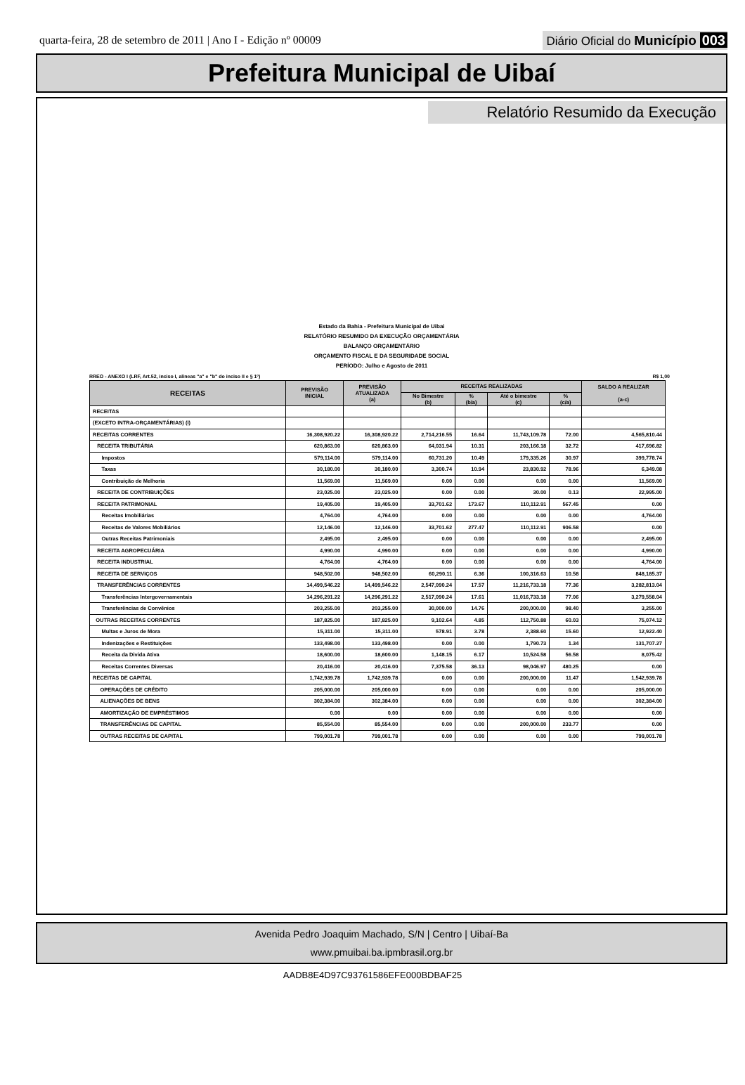quarta-feira, 28 de setembro de 2011 | Ano I - Edição nº 00009
Diário Oficial do Município 003
Prefeitura Municipal de Uibaí
Relatório Resumido da Execução
Estado da Bahia - Prefeitura Municipal de Uibai
RELATÓRIO RESUMIDO DA EXECUÇÃO ORÇAMENTÁRIA
BALANÇO ORÇAMENTÁRIO
ORÇAMENTO FISCAL E DA SEGURIDADE SOCIAL
PERÍODO: Julho e Agosto de 2011
RREO - ANEXO I (LRF, Art.52, inciso I, alineas "a" e "b" do inciso II e § 1º) R$ 1,00
| RECEITAS | PREVISÃO INICIAL | PREVISÃO ATUALIZADA (a) | RECEITAS REALIZADAS | | | | SALDO A REALIZAR (a-c) |
| --- | --- | --- | --- | --- | --- | --- | --- |
| | | | No Bimestre (b) | % (b/a) | Até o bimestre (c) | % (c/a) | |
| RECEITAS | | | | | | | |
| (EXCETO INTRA-ORÇAMENTÁRIAS) (I) | | | | | | | |
| RECEITAS CORRENTES | 16,308,920.22 | 16,308,920.22 | 2,714,216.55 | 16.64 | 11,743,109.78 | 72.00 | 4,565,810.44 |
| RECEITA TRIBUTÁRIA | 620,863.00 | 620,863.00 | 64,031.94 | 10.31 | 203,166.18 | 32.72 | 417,696.82 |
| Impostos | 579,114.00 | 579,114.00 | 60,731.20 | 10.49 | 179,335.26 | 30.97 | 399,778.74 |
| Taxas | 30,180.00 | 30,180.00 | 3,300.74 | 10.94 | 23,830.92 | 78.96 | 6,349.08 |
| Contribuição de Melhoria | 11,569.00 | 11,569.00 | 0.00 | 0.00 | 0.00 | 0.00 | 11,569.00 |
| RECEITA DE CONTRIBUIÇÕES | 23,025.00 | 23,025.00 | 0.00 | 0.00 | 30.00 | 0.13 | 22,995.00 |
| RECEITA PATRIMONIAL | 19,405.00 | 19,405.00 | 33,701.62 | 173.67 | 110,112.91 | 567.45 | 0.00 |
| Receitas Imobiliárias | 4,764.00 | 4,764.00 | 0.00 | 0.00 | 0.00 | 0.00 | 4,764.00 |
| Receitas de Valores Mobiliários | 12,146.00 | 12,146.00 | 33,701.62 | 277.47 | 110,112.91 | 906.58 | 0.00 |
| Outras Receitas Patrimoniais | 2,495.00 | 2,495.00 | 0.00 | 0.00 | 0.00 | 0.00 | 2,495.00 |
| RECEITA AGROPECUÁRIA | 4,990.00 | 4,990.00 | 0.00 | 0.00 | 0.00 | 0.00 | 4,990.00 |
| RECEITA INDUSTRIAL | 4,764.00 | 4,764.00 | 0.00 | 0.00 | 0.00 | 0.00 | 4,764.00 |
| RECEITA DE SERVIÇOS | 948,502.00 | 948,502.00 | 60,290.11 | 6.36 | 100,316.63 | 10.58 | 848,185.37 |
| TRANSFERÊNCIAS CORRENTES | 14,499,546.22 | 14,499,546.22 | 2,547,090.24 | 17.57 | 11,216,733.18 | 77.36 | 3,282,813.04 |
| Transferências Intergovernamentais | 14,296,291.22 | 14,296,291.22 | 2,517,090.24 | 17.61 | 11,016,733.18 | 77.06 | 3,279,558.04 |
| Transferências de Convênios | 203,255.00 | 203,255.00 | 30,000.00 | 14.76 | 200,000.00 | 98.40 | 3,255.00 |
| OUTRAS RECEITAS CORRENTES | 187,825.00 | 187,825.00 | 9,102.64 | 4.85 | 112,750.88 | 60.03 | 75,074.12 |
| Multas e Juros de Mora | 15,311.00 | 15,311.00 | 578.91 | 3.78 | 2,388.60 | 15.60 | 12,922.40 |
| Indenizações e Restituições | 133,498.00 | 133,498.00 | 0.00 | 0.00 | 1,790.73 | 1.34 | 131,707.27 |
| Receita da Divida Ativa | 18,600.00 | 18,600.00 | 1,148.15 | 6.17 | 10,524.58 | 56.58 | 8,075.42 |
| Receitas Correntes Diversas | 20,416.00 | 20,416.00 | 7,375.58 | 36.13 | 98,046.97 | 480.25 | 0.00 |
| RECEITAS DE CAPITAL | 1,742,939.78 | 1,742,939.78 | 0.00 | 0.00 | 200,000.00 | 11.47 | 1,542,939.78 |
| OPERAÇÕES DE CRÉDITO | 205,000.00 | 205,000.00 | 0.00 | 0.00 | 0.00 | 0.00 | 205,000.00 |
| ALIENAÇÕES DE BENS | 302,384.00 | 302,384.00 | 0.00 | 0.00 | 0.00 | 0.00 | 302,384.00 |
| AMORTIZAÇÃO DE EMPRÉSTIMOS | 0.00 | 0.00 | 0.00 | 0.00 | 0.00 | 0.00 | 0.00 |
| TRANSFERÊNCIAS DE CAPITAL | 85,554.00 | 85,554.00 | 0.00 | 0.00 | 200,000.00 | 233.77 | 0.00 |
| OUTRAS RECEITAS DE CAPITAL | 799,001.78 | 799,001.78 | 0.00 | 0.00 | 0.00 | 0.00 | 799,001.78 |
Avenida Pedro Joaquim Machado, S/N | Centro | Uibaí-Ba
www.pmuibai.ba.ipmbrasil.org.br
AADB8E4D97C93761586EFE000BDBAF25